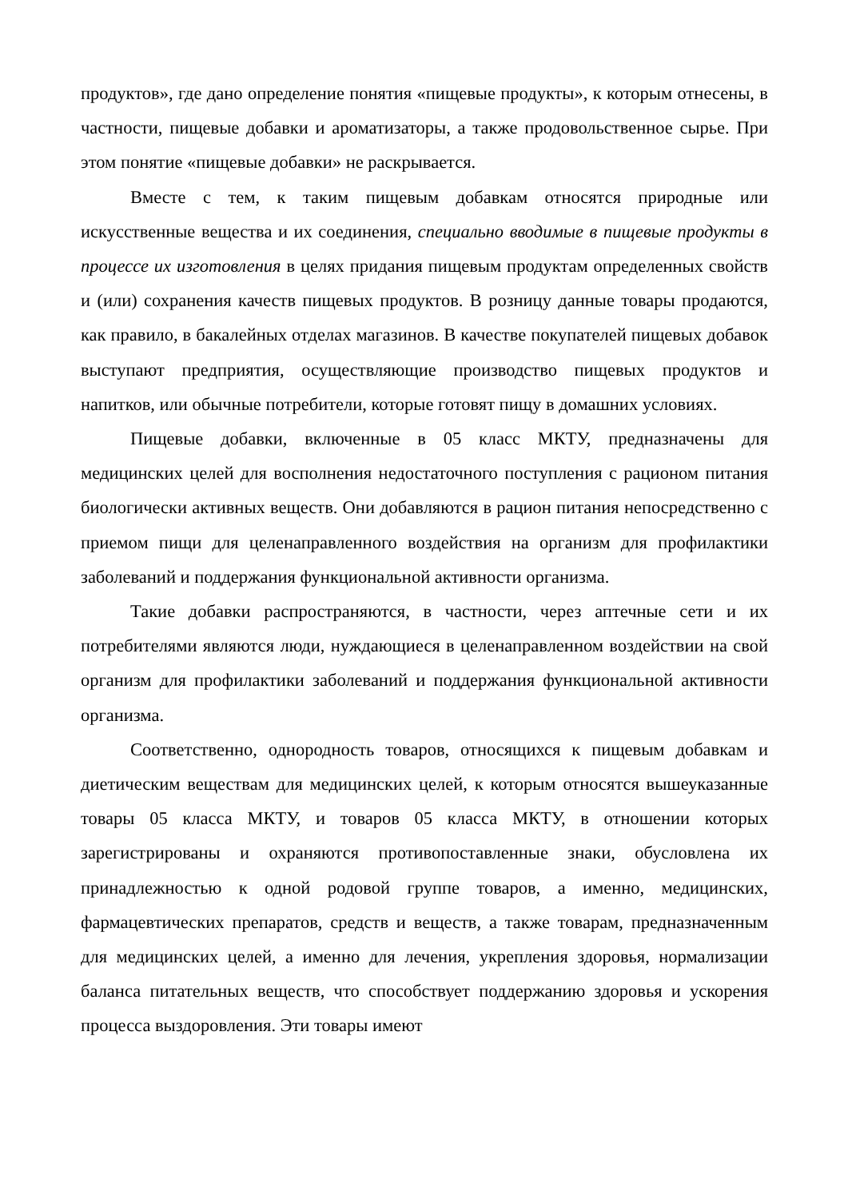продуктов», где дано определение понятия «пищевые продукты», к которым отнесены, в частности, пищевые добавки и ароматизаторы, а также продовольственное сырье. При этом понятие «пищевые добавки» не раскрывается.
Вместе с тем, к таким пищевым добавкам относятся природные или искусственные вещества и их соединения, специально вводимые в пищевые продукты в процессе их изготовления в целях придания пищевым продуктам определенных свойств и (или) сохранения качеств пищевых продуктов. В розницу данные товары продаются, как правило, в бакалейных отделах магазинов. В качестве покупателей пищевых добавок выступают предприятия, осуществляющие производство пищевых продуктов и напитков, или обычные потребители, которые готовят пищу в домашних условиях.
Пищевые добавки, включенные в 05 класс МКТУ, предназначены для медицинских целей для восполнения недостаточного поступления с рационом питания биологически активных веществ. Они добавляются в рацион питания непосредственно с приемом пищи для целенаправленного воздействия на организм для профилактики заболеваний и поддержания функциональной активности организма.
Такие добавки распространяются, в частности, через аптечные сети и их потребителями являются люди, нуждающиеся в целенаправленном воздействии на свой организм для профилактики заболеваний и поддержания функциональной активности организма.
Соответственно, однородность товаров, относящихся к пищевым добавкам и диетическим веществам для медицинских целей, к которым относятся вышеуказанные товары 05 класса МКТУ, и товаров 05 класса МКТУ, в отношении которых зарегистрированы и охраняются противопоставленные знаки, обусловлена их принадлежностью к одной родовой группе товаров, а именно, медицинских, фармацевтических препаратов, средств и веществ, а также товарам, предназначенным для медицинских целей, а именно для лечения, укрепления здоровья, нормализации баланса питательных веществ, что способствует поддержанию здоровья и ускорения процесса выздоровления. Эти товары имеют